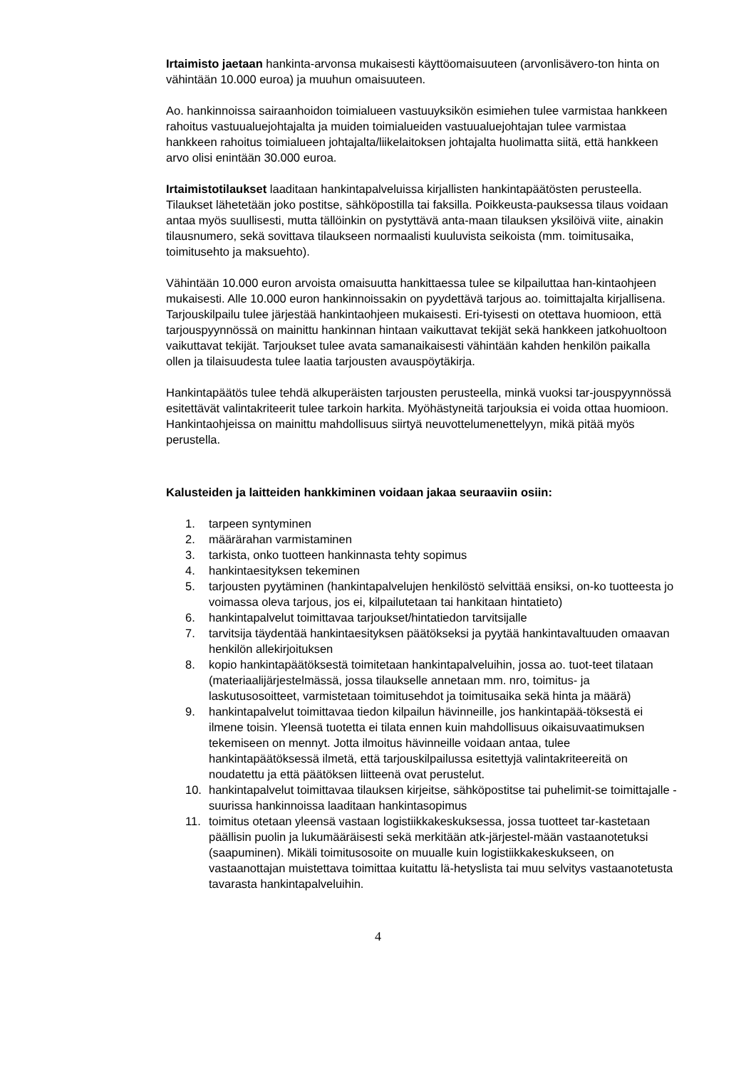Irtaimisto jaetaan hankinta-arvonsa mukaisesti käyttöomaisuuteen (arvonlisävero-ton hinta on vähintään 10.000 euroa) ja muuhun omaisuuteen.
Ao. hankinnoissa sairaanhoidon toimialueen vastuuyksikön esimiehen tulee varmistaa hankkeen rahoitus vastuualuejohtajalta ja muiden toimialueiden vastuualuejohtajan tulee varmistaa hankkeen rahoitus toimialueen johtajalta/liikelaitoksen johtajalta huolimatta siitä, että hankkeen arvo olisi enintään 30.000 euroa.
Irtaimistotilaukset laaditaan hankintapalveluissa kirjallisten hankintapäätösten perusteella. Tilaukset lähetetään joko postitse, sähköpostilla tai faksilla. Poikkeusta-pauksessa tilaus voidaan antaa myös suullisesti, mutta tällöinkin on pystyttävä anta-maan tilauksen yksilöivä viite, ainakin tilausnumero, sekä sovittava tilaukseen normaalisti kuuluvista seikoista (mm. toimitusaika, toimitusehto ja maksuehto).
Vähintään 10.000 euron arvoista omaisuutta hankittaessa tulee se kilpailuttaa han-kintaohjeen mukaisesti. Alle 10.000 euron hankinnoissakin on pyydettävä tarjous ao. toimittajalta kirjallisena. Tarjouskilpailu tulee järjestää hankintaohjeen mukaisesti. Eri-tyisesti on otettava huomioon, että tarjouspyynnössä on mainittu hankinnan hintaan vaikuttavat tekijät sekä hankkeen jatkohuoltoon vaikuttavat tekijät. Tarjoukset tulee avata samanaikaisesti vähintään kahden henkilön paikalla ollen ja tilaisuudesta tulee laatia tarjousten avauspöytäkirja.
Hankintapäätös tulee tehdä alkuperäisten tarjousten perusteella, minkä vuoksi tar-jouspyynnössä esitettävät valintakriteerit tulee tarkoin harkita. Myöhästyneitä tarjouksia ei voida ottaa huomioon. Hankintaohjeissa on mainittu mahdollisuus siirtyä neuvottelumenettelyyn, mikä pitää myös perustella.
Kalusteiden ja laitteiden hankkiminen voidaan jakaa seuraaviin osiin:
1. tarpeen syntyminen
2. määrärahan varmistaminen
3. tarkista, onko tuotteen hankinnasta tehty sopimus
4. hankintaesityksen tekeminen
5. tarjousten pyytäminen (hankintapalvelujen henkilöstö selvittää ensiksi, on-ko tuotteesta jo voimassa oleva tarjous, jos ei, kilpailutetaan tai hankitaan hintatieto)
6. hankintapalvelut toimittavaa tarjoukset/hintatiedon tarvitsijalle
7. tarvitsija täydentää hankintaesityksen päätökseksi ja pyytää hankintavaltuuden omaavan henkilön allekirjoituksen
8. kopio hankintapäätöksestä toimitetaan hankintapalveluihin, jossa ao. tuot-teet tilataan (materiaalijärjestelmässä, jossa tilaukselle annetaan mm. nro, toimitus- ja laskutusosoitteet, varmistetaan toimitusehdot ja toimitusaika sekä hinta ja määrä)
9. hankintapalvelut toimittavaa tiedon kilpailun hävinneille, jos hankintapää-töksestä ei ilmene toisin. Yleensä tuotetta ei tilata ennen kuin mahdollisuus oikaisuvaatimuksen tekemiseen on mennyt. Jotta ilmoitus hävinneille voidaan antaa, tulee hankintapäätöksessä ilmetä, että tarjouskilpailussa esitettyjä valintakriteereitä on noudatettu ja että päätöksen liitteenä ovat perustelut.
10. hankintapalvelut toimittavaa tilauksen kirjeitse, sähköpostitse tai puhelimit-se toimittajalle - suurissa hankinnoissa laaditaan hankintasopimus
11. toimitus otetaan yleensä vastaan logistiikkakeskuksessa, jossa tuotteet tar-kastetaan päällisin puolin ja lukumääräisesti sekä merkitään atk-järjestel-mään vastaanotetuksi (saapuminen). Mikäli toimitusosoite on muualle kuin logistiikkakeskukseen, on vastaanottajan muistettava toimittaa kuitattu lä-hetyslista tai muu selvitys vastaanotetusta tavarasta hankintapalveluihin.
4